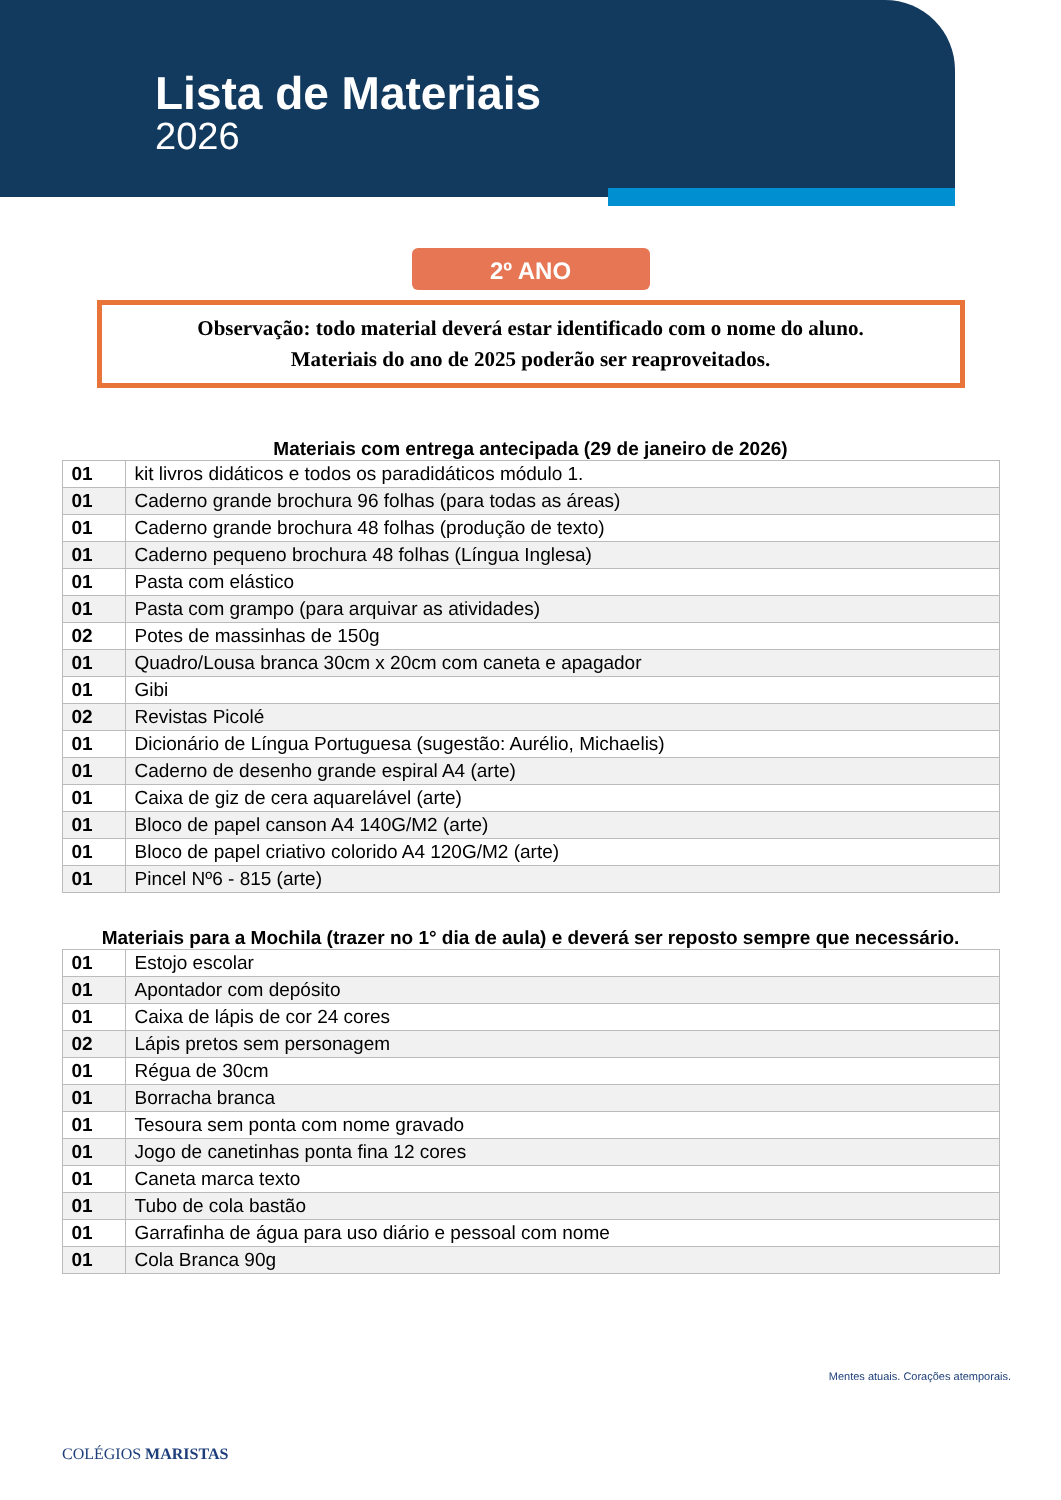Lista de Materiais
2026
2º ANO
Observação: todo material deverá estar identificado com o nome do aluno.
Materiais do ano de 2025 poderão ser reaproveitados.
Materiais com entrega antecipada (29 de janeiro de 2026)
| 01 | kit livros didáticos e todos os paradidáticos módulo 1. |
| 01 | Caderno grande brochura 96 folhas (para todas as áreas) |
| 01 | Caderno grande brochura 48 folhas (produção de texto) |
| 01 | Caderno pequeno brochura 48 folhas (Língua Inglesa) |
| 01 | Pasta com elástico |
| 01 | Pasta com grampo (para arquivar as atividades) |
| 02 | Potes de massinhas de 150g |
| 01 | Quadro/Lousa branca 30cm x 20cm com caneta e apagador |
| 01 | Gibi |
| 02 | Revistas Picolé |
| 01 | Dicionário de Língua Portuguesa (sugestão: Aurélio, Michaelis) |
| 01 | Caderno de desenho grande espiral A4 (arte) |
| 01 | Caixa de giz de cera aquarelável (arte) |
| 01 | Bloco de papel canson A4 140G/M2 (arte) |
| 01 | Bloco de papel criativo colorido A4 120G/M2 (arte) |
| 01 | Pincel Nº6 - 815 (arte) |
Materiais para a Mochila (trazer no 1° dia de aula) e deverá ser reposto sempre que necessário.
| 01 | Estojo escolar |
| 01 | Apontador com depósito |
| 01 | Caixa de lápis de cor 24 cores |
| 02 | Lápis pretos sem personagem |
| 01 | Régua de 30cm |
| 01 | Borracha branca |
| 01 | Tesoura sem ponta com nome gravado |
| 01 | Jogo de canetinhas ponta fina 12 cores |
| 01 | Caneta marca texto |
| 01 | Tubo de cola bastão |
| 01 | Garrafinha de água para uso diário e pessoal com nome |
| 01 | Cola Branca 90g |
COLÉGIOS MARISTAS
Mentes atuais. Corações atemporais.